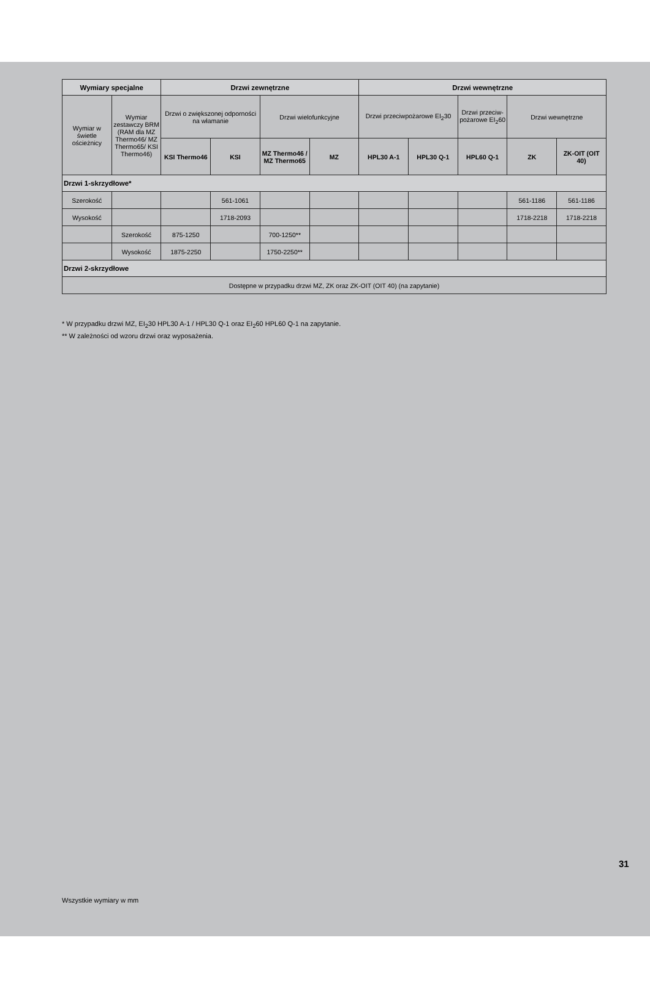| Wymiary specjalne | | Drzwi zewnętrzne | | | | Drzwi wewnętrzne | | | | |
| --- | --- | --- | --- | --- | --- | --- | --- | --- | --- | --- |
| Wymiar w świetle ościeżnicy | Wymiar zestawczy BRM (RAM dla MZ Thermo46/ MZ Thermo65/ KSI Thermo46) | Drzwi o zwiększonej odporności na włamanie | | Drzwi wielofunkcyjne | | Drzwi przeciwpożarowe EI<sub>2</sub>30 | | Drzwi przeciw-pożarowe EI<sub>2</sub>60 | Drzwi wewnętrzne | |
| | | KSI Thermo46 | KSI | MZ Thermo46 / MZ Thermo65 | MZ | HPL30 A-1 | HPL30 Q-1 | HPL60 Q-1 | ZK | ZK-OIT (OIT 40) |
| Drzwi 1-skrzydłowe* | | | | | | | | | | |
| Szerokość | | | 561-1061 | | | | | | 561-1186 | 561-1186 |
| Wysokość | | | 1718-2093 | | | | | | 1718-2218 | 1718-2218 |
| | Szerokość | 875-1250 | | 700-1250** | | | | | | |
| | Wysokość | 1875-2250 | | 1750-2250** | | | | | | |
| Drzwi 2-skrzydłowe | | | | | | | | | | |
| Dostępne w przypadku drzwi MZ, ZK oraz ZK-OIT (OIT 40) (na zapytanie) | | | | | | | | | | |
* W przypadku drzwi MZ, EI<sub>2</sub>30 HPL30 A-1 / HPL30 Q-1 oraz EI<sub>2</sub>60 HPL60 Q-1 na zapytanie.
** W zależności od wzoru drzwi oraz wyposażenia.
31
Wszystkie wymiary w mm